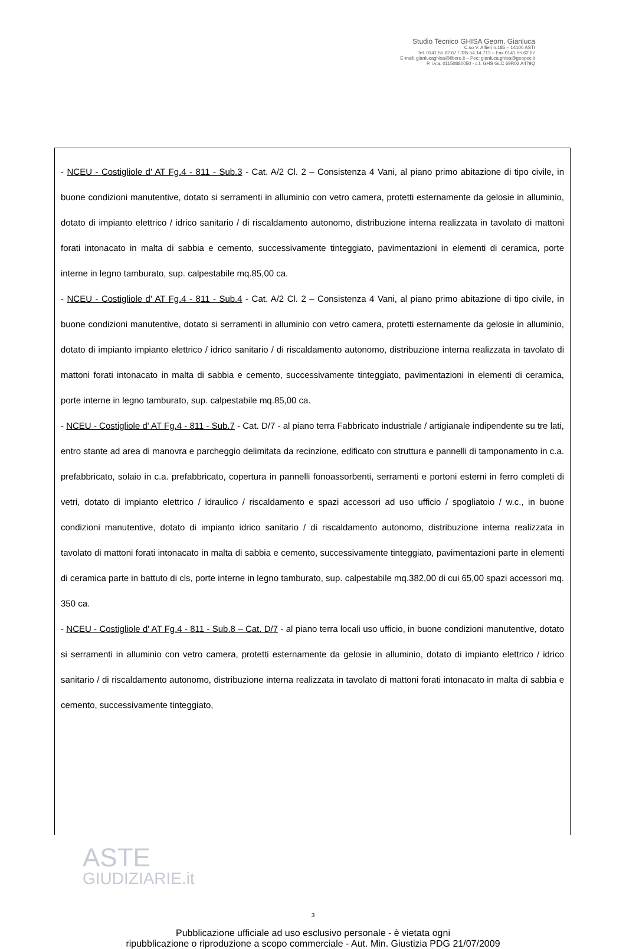Studio Tecnico GHISA Geom. Gianluca
C.so V. Alfieri n.185 – 14100 ASTI
Tel. 0141.55.62.67 / 335.54.14.713 – Fax 0141.55.62.67
E-mail: gianlucaghisa@libero.it – Pec: gianluca.ghisa@geopec.it
P. i.v.a. 01150880050 - c.f. GHS GLC 69R02 A479Q
- NCEU - Costigliole d' AT Fg.4 - 811 - Sub.3 - Cat. A/2 Cl. 2 – Consistenza 4 Vani, al piano primo abitazione di tipo civile, in buone condizioni manutentive, dotato si serramenti in alluminio con vetro camera, protetti esternamente da gelosie in alluminio, dotato di impianto elettrico / idrico sanitario / di riscaldamento autonomo, distribuzione interna realizzata in tavolato di mattoni forati intonacato in malta di sabbia e cemento, successivamente tinteggiato, pavimentazioni in elementi di ceramica, porte interne in legno tamburato, sup. calpestabile mq.85,00 ca.
- NCEU - Costigliole d' AT Fg.4 - 811 - Sub.4 - Cat. A/2 Cl. 2 – Consistenza 4 Vani, al piano primo abitazione di tipo civile, in buone condizioni manutentive, dotato si serramenti in alluminio con vetro camera, protetti esternamente da gelosie in alluminio, dotato di impianto impianto elettrico / idrico sanitario / di riscaldamento autonomo, distribuzione interna realizzata in tavolato di mattoni forati intonacato in malta di sabbia e cemento, successivamente tinteggiato, pavimentazioni in elementi di ceramica, porte interne in legno tamburato, sup. calpestabile mq.85,00 ca.
- NCEU - Costigliole d' AT Fg.4 - 811 - Sub.7 - Cat. D/7 - al piano terra Fabbricato industriale / artigianale indipendente su tre lati, entro stante ad area di manovra e parcheggio delimitata da recinzione, edificato con struttura e pannelli di tamponamento in c.a. prefabbricato, solaio in c.a. prefabbricato, copertura in pannelli fonoassorbenti, serramenti e portoni esterni in ferro completi di vetri, dotato di impianto elettrico / idraulico / riscaldamento e spazi accessori ad uso ufficio / spogliatoio / w.c., in buone condizioni manutentive, dotato di impianto idrico sanitario / di riscaldamento autonomo, distribuzione interna realizzata in tavolato di mattoni forati intonacato in malta di sabbia e cemento, successivamente tinteggiato, pavimentazioni parte in elementi di ceramica parte in battuto di cls, porte interne in legno tamburato, sup. calpestabile mq.382,00 di cui 65,00 spazi accessori mq. 350 ca.
- NCEU - Costigliole d' AT Fg.4 - 811 - Sub.8 – Cat. D/7 - al piano terra locali uso ufficio, in buone condizioni manutentive, dotato si serramenti in alluminio con vetro camera, protetti esternamente da gelosie in alluminio, dotato di impianto elettrico / idrico sanitario / di riscaldamento autonomo, distribuzione interna realizzata in tavolato di mattoni forati intonacato in malta di sabbia e cemento, successivamente tinteggiato,
ASTE
GIUDIZIARIE.it
3
Pubblicazione ufficiale ad uso esclusivo personale - è vietata ogni
ripubblicazione o riproduzione a scopo commerciale - Aut. Min. Giustizia PDG 21/07/2009